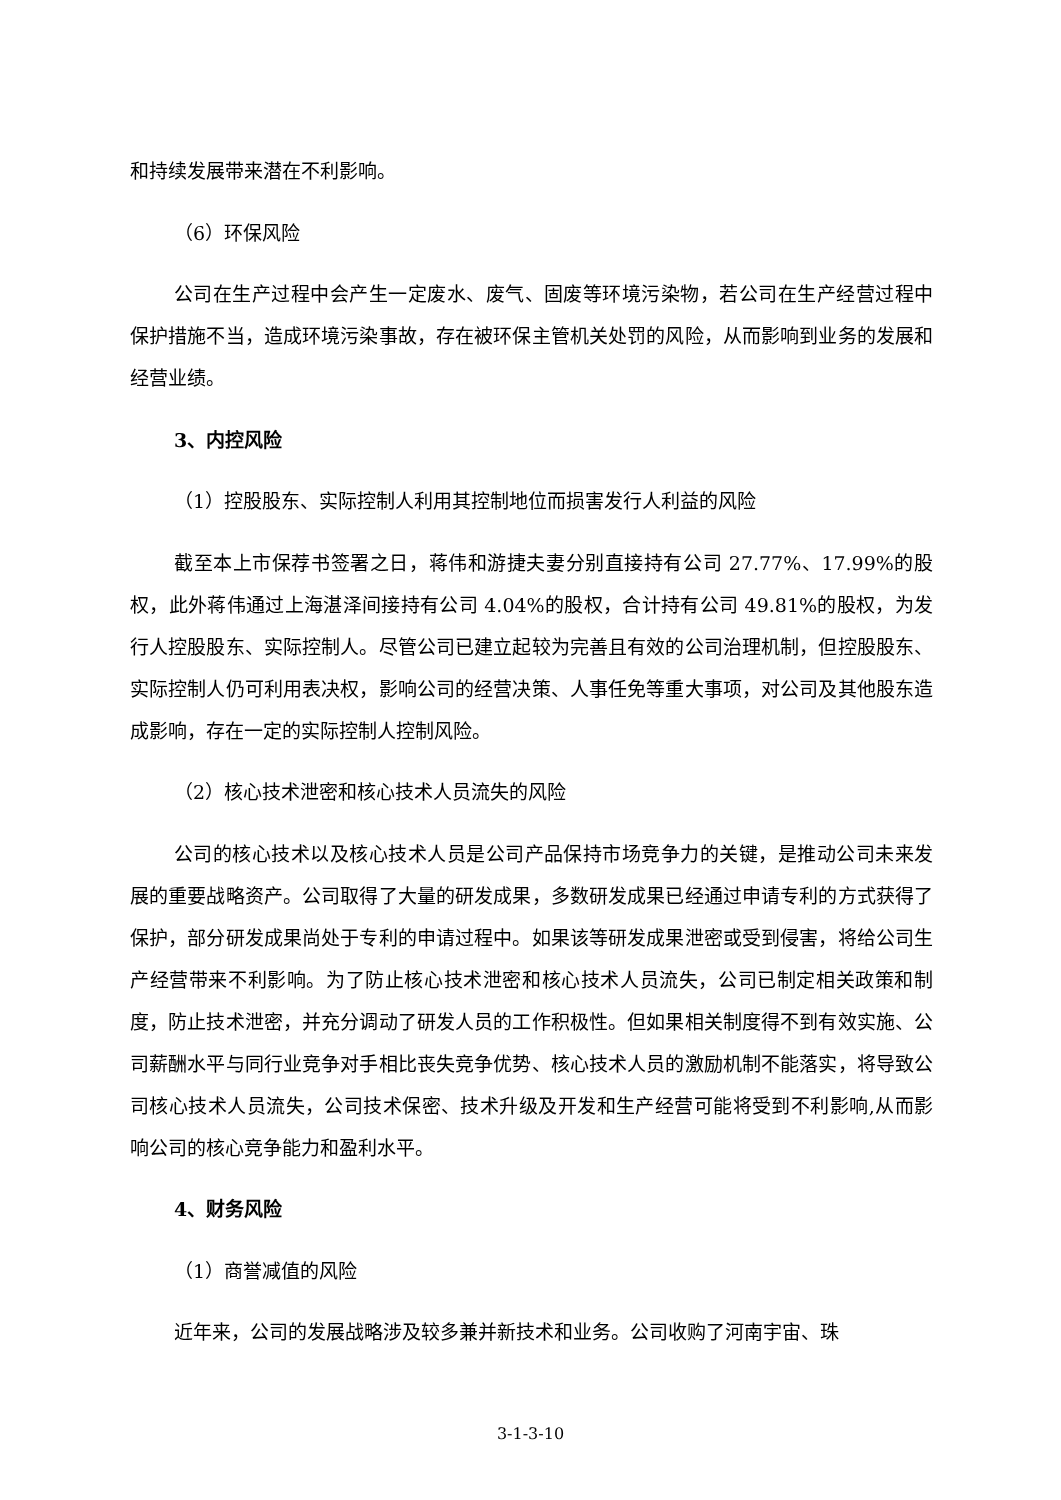和持续发展带来潜在不利影响。
（6）环保风险
公司在生产过程中会产生一定废水、废气、固废等环境污染物，若公司在生产经营过程中保护措施不当，造成环境污染事故，存在被环保主管机关处罚的风险，从而影响到业务的发展和经营业绩。
3、内控风险
（1）控股股东、实际控制人利用其控制地位而损害发行人利益的风险
截至本上市保荐书签署之日，蒋伟和游捷夫妻分别直接持有公司 27.77%、17.99%的股权，此外蒋伟通过上海湛泽间接持有公司 4.04%的股权，合计持有公司 49.81%的股权，为发行人控股股东、实际控制人。尽管公司已建立起较为完善且有效的公司治理机制，但控股股东、实际控制人仍可利用表决权，影响公司的经营决策、人事任免等重大事项，对公司及其他股东造成影响，存在一定的实际控制人控制风险。
（2）核心技术泄密和核心技术人员流失的风险
公司的核心技术以及核心技术人员是公司产品保持市场竞争力的关键，是推动公司未来发展的重要战略资产。公司取得了大量的研发成果，多数研发成果已经通过申请专利的方式获得了保护，部分研发成果尚处于专利的申请过程中。如果该等研发成果泄密或受到侵害，将给公司生产经营带来不利影响。为了防止核心技术泄密和核心技术人员流失，公司已制定相关政策和制度，防止技术泄密，并充分调动了研发人员的工作积极性。但如果相关制度得不到有效实施、公司薪酬水平与同行业竞争对手相比丧失竞争优势、核心技术人员的激励机制不能落实，将导致公司核心技术人员流失，公司技术保密、技术升级及开发和生产经营可能将受到不利影响,从而影响公司的核心竞争能力和盈利水平。
4、财务风险
（1）商誉减值的风险
近年来，公司的发展战略涉及较多兼并新技术和业务。公司收购了河南宇宙、珠
3-1-3-10